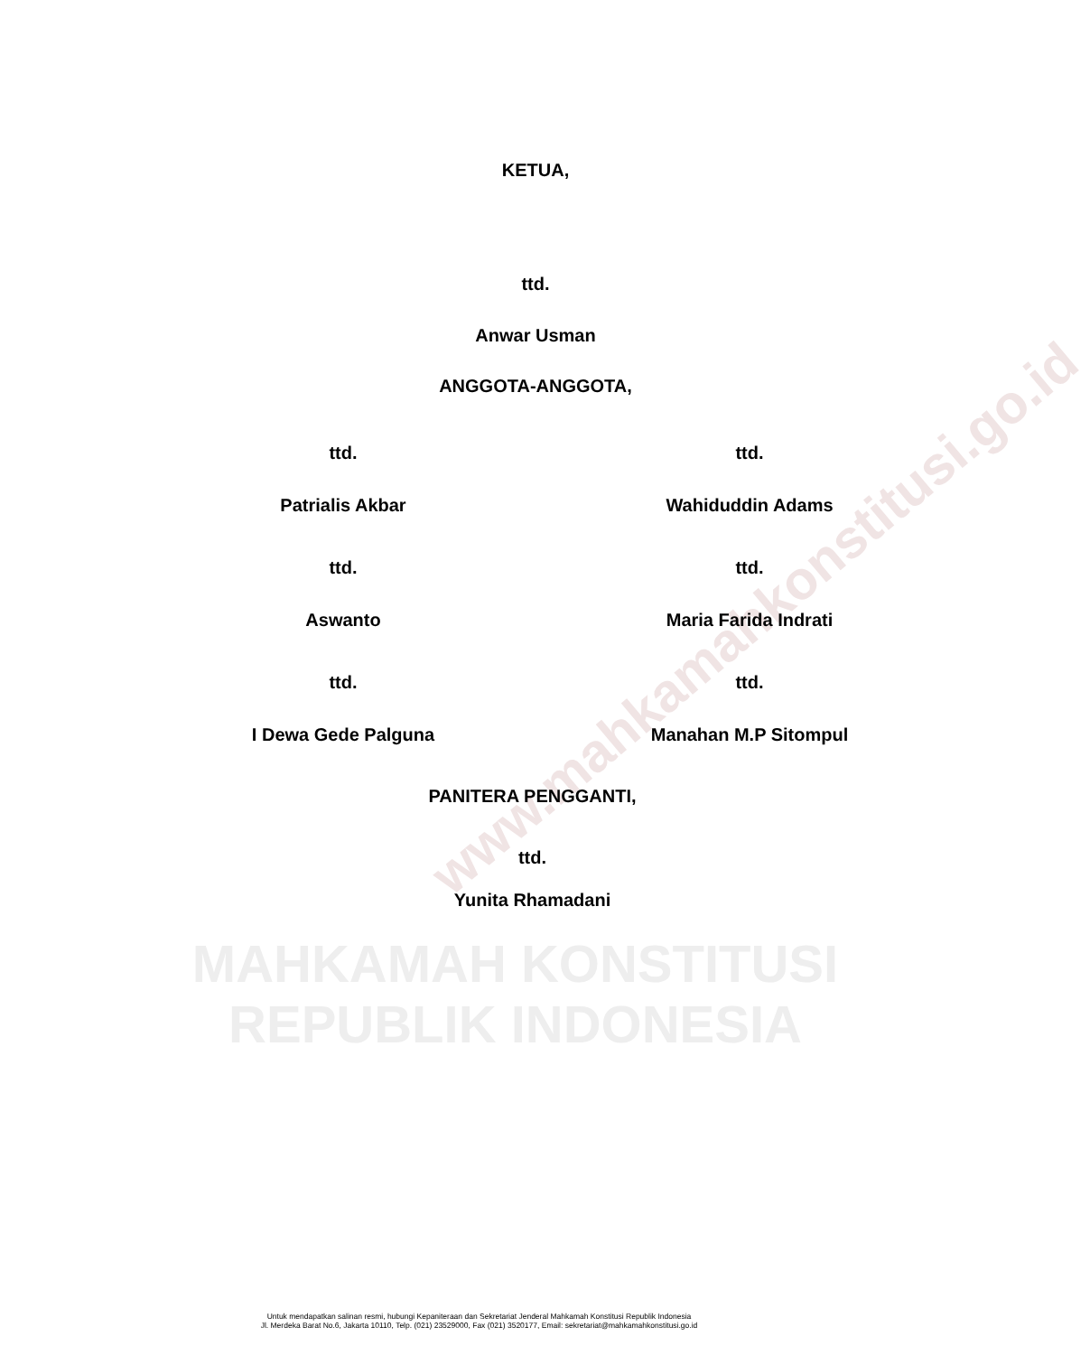www.mahkamahkonstitusi.go.id
KETUA,
ttd.
Anwar Usman
ANGGOTA-ANGGOTA,
ttd. ttd.
Patrialis Akbar Wahiduddin Adams
ttd. ttd.
Aswanto Maria Farida Indrati
ttd. ttd.
I Dewa Gede Palguna Manahan M.P Sitompul
PANITERA PENGGANTI,
ttd.
Yunita Rhamadani
MAHKAMAH KONSTITUSI
REPUBLIK INDONESIA
Untuk mendapatkan salinan resmi, hubungi Kepaniteraan dan Sekretariat Jenderal Mahkamah Konstitusi Republik Indonesia
Jl. Merdeka Barat No.6, Jakarta 10110, Telp. (021) 23529000, Fax (021) 3520177, Email: sekretariat@mahkamahkonstitusi.go.id